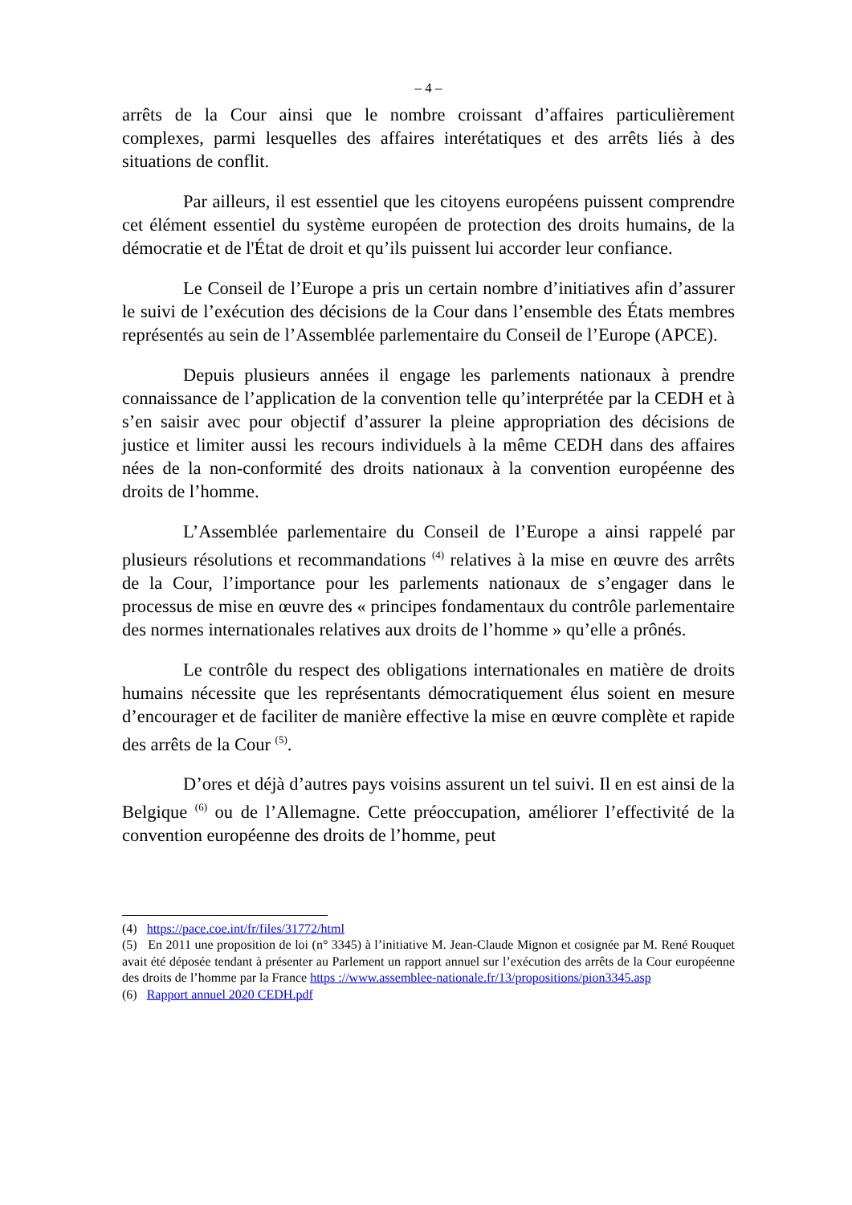– 4 –
arrêts de la Cour ainsi que le nombre croissant d’affaires particulièrement complexes, parmi lesquelles des affaires interétatiques et des arrêts liés à des situations de conflit.
Par ailleurs, il est essentiel que les citoyens européens puissent comprendre cet élément essentiel du système européen de protection des droits humains, de la démocratie et de l'État de droit et qu’ils puissent lui accorder leur confiance.
Le Conseil de l’Europe a pris un certain nombre d’initiatives afin d’assurer le suivi de l’exécution des décisions de la Cour dans l’ensemble des États membres représentés au sein de l’Assemblée parlementaire du Conseil de l’Europe (APCE).
Depuis plusieurs années il engage les parlements nationaux à prendre connaissance de l’application de la convention telle qu’interprétée par la CEDH et à s’en saisir avec pour objectif d’assurer la pleine appropriation des décisions de justice et limiter aussi les recours individuels à la même CEDH dans des affaires nées de la non-conformité des droits nationaux à la convention européenne des droits de l’homme.
L’Assemblée parlementaire du Conseil de l’Europe a ainsi rappelé par plusieurs résolutions et recommandations <sup>(4)</sup> relatives à la mise en œuvre des arrêts de la Cour, l’importance pour les parlements nationaux de s’engager dans le processus de mise en œuvre des « principes fondamentaux du contrôle parlementaire des normes internationales relatives aux droits de l’homme » qu’elle a prônés.
Le contrôle du respect des obligations internationales en matière de droits humains nécessite que les représentants démocratiquement élus soient en mesure d’encourager et de faciliter de manière effective la mise en œuvre complète et rapide des arrêts de la Cour <sup>(5)</sup>.
D’ores et déjà d’autres pays voisins assurent un tel suivi. Il en est ainsi de la Belgique <sup>(6)</sup> ou de l’Allemagne. Cette préoccupation, améliorer l’effectivité de la convention européenne des droits de l’homme, peut
(4) https://pace.coe.int/fr/files/31772/html
(5) En 2011 une proposition de loi (n° 3345) à l’initiative M. Jean-Claude Mignon et cosignée par M. René Rouquet avait été déposée tendant à présenter au Parlement un rapport annuel sur l’exécution des arrêts de la Cour européenne des droits de l’homme par la France https ://www.assemblee-nationale.fr/13/propositions/pion3345.asp
(6) Rapport annuel 2020 CEDH.pdf